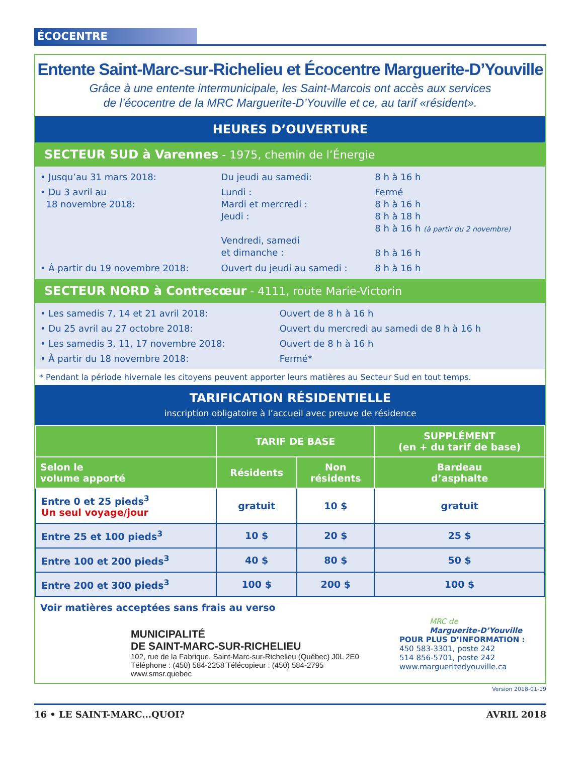ÉCOCENTRE
Entente Saint-Marc-sur-Richelieu et Écocentre Marguerite-D’Youville
Grâce à une entente intermunicipale, les Saint-Marcois ont accès aux services
de l’écocentre de la MRC Marguerite-D’Youville et ce, au tarif «résident».
HEURES D’OUVERTURE
SECTEUR SUD à Varennes - 1975, chemin de l’Énergie
| • Jusqu’au 31 mars 2018: | Du jeudi au samedi: | 8 h à 16 h |
| • Du 3 avril au 18 novembre 2018: | Lundi : Mardi et mercredi : Jeudi : Vendredi, samedi et dimanche : | Fermé 8 h à 16 h 8 h à 18 h 8 h à 16 h (à partir du 2 novembre) 8 h à 16 h |
| • À partir du 19 novembre 2018: | Ouvert du jeudi au samedi : | 8 h à 16 h |
SECTEUR NORD à Contrecœur - 4111, route Marie-Victorin
| • Les samedis 7, 14 et 21 avril 2018: | Ouvert de 8 h à 16 h |
| • Du 25 avril au 27 octobre 2018: | Ouvert du mercredi au samedi de 8 h à 16 h |
| • Les samedis 3, 11, 17 novembre 2018: | Ouvert de 8 h à 16 h |
| • À partir du 18 novembre 2018: | Fermé* |
* Pendant la période hivernale les citoyens peuvent apporter leurs matières au Secteur Sud en tout temps.
TARIFICATION RÉSIDENTIELLE
inscription obligatoire à l’accueil avec preuve de résidence
| | TARIF DE BASE | | SUPPLÉMENT (en + du tarif de base) |
| --- | --- | --- | --- |
| Selon le volume apporté | Résidents | Non résidents | Bardeau d’asphalte |
| Entre 0 et 25 pieds<sup>3</sup> Un seul voyage/jour | gratuit | 10 $ | gratuit |
| Entre 25 et 100 pieds<sup>3</sup> | 10 $ | 20 $ | 25 $ |
| Entre 100 et 200 pieds<sup>3</sup> | 40 $ | 80 $ | 50 $ |
| Entre 200 et 300 pieds<sup>3</sup> | 100 $ | 200 $ | 100 $ |
Voir matières acceptées sans frais au verso
MUNICIPALITÉ
DE SAINT-MARC-SUR-RICHELIEU
102, rue de la Fabrique, Saint-Marc-sur-Richelieu (Québec) J0L 2E0
Téléphone : (450) 584-2258 Télécopieur : (450) 584-2795
www.smsr.quebec
MRC de
Marguerite-D’Youville
POUR PLUS D’INFORMATION :
450 583-3301, poste 242
514 856-5701, poste 242
www.margueritedyouville.ca
Version 2018-01-19
16 • LE SAINT-MARC...QUOI? AVRIL 2018